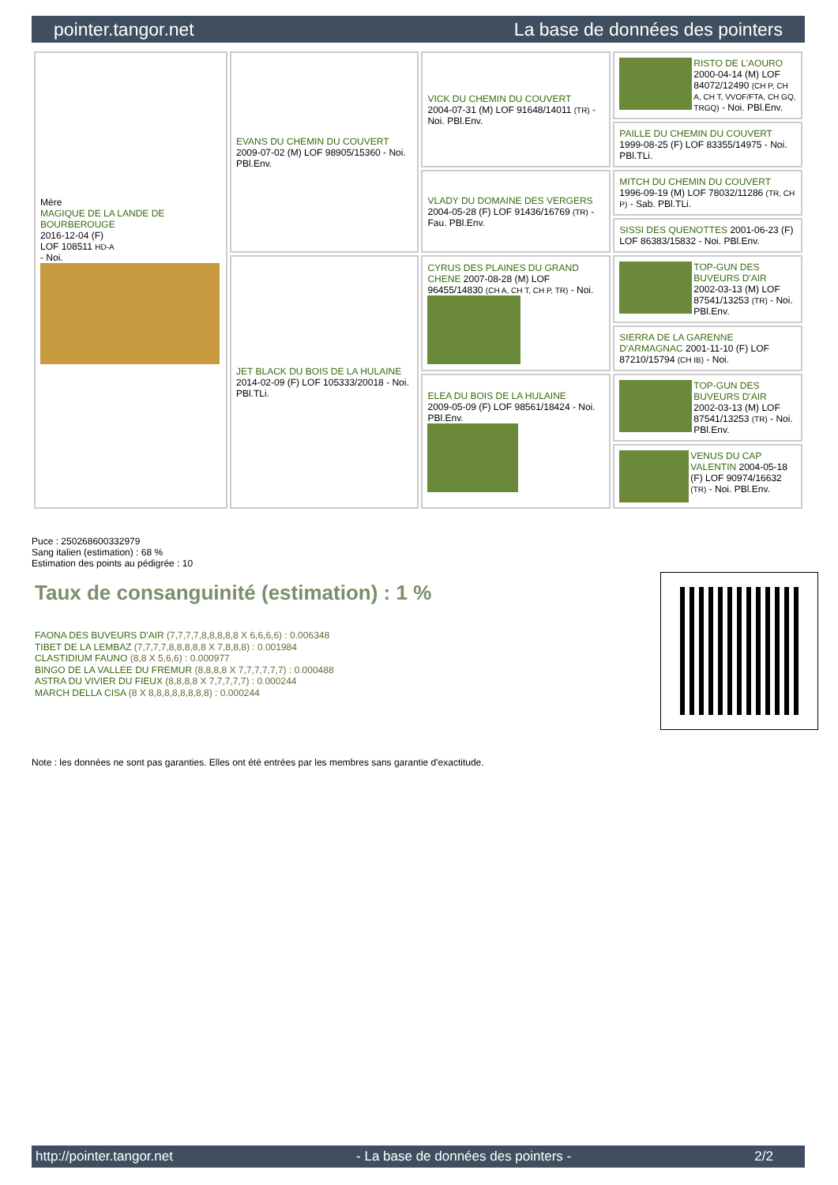pointer.tangor.net La base de données des pointers
| Mère MAGIQUE DE LA LANDE DE BOURBEROUGE 2016-12-04 (F) LOF 108511 HD-A - Noi. | EVANS DU CHEMIN DU COUVERT 2009-07-02 (M) LOF 98905/15360 - Noi. PBl.Env. | VICK DU CHEMIN DU COUVERT 2004-07-31 (M) LOF 91648/14011 (TR) - Noi. PBl.Env. | RISTO DE L'AOURO 2000-04-14 (M) LOF 84072/12490 (CH P, CH A, CH T, VVOF/FTA, CH GQ, TRGQ) - Noi. PBl.Env. |
| | | | PAILLE DU CHEMIN DU COUVERT 1999-08-25 (F) LOF 83355/14975 - Noi. PBl.TLi. |
| | | VLADY DU DOMAINE DES VERGERS 2004-05-28 (F) LOF 91436/16769 (TR) - Fau. PBl.Env. | MITCH DU CHEMIN DU COUVERT 1996-09-19 (M) LOF 78032/11286 (TR, CH P) - Sab. PBl.TLi. |
| | | | SISSI DES QUENOTTES 2001-06-23 (F) LOF 86383/15832 - Noi. PBl.Env. |
| | JET BLACK DU BOIS DE LA HULAINE 2014-02-09 (F) LOF 105333/20018 - Noi. PBl.TLi. | CYRUS DES PLAINES DU GRAND CHENE 2007-08-28 (M) LOF 96455/14830 (CH A, CH T, CH P, TR) - Noi. | TOP-GUN DES BUVEURS D'AIR 2002-03-13 (M) LOF 87541/13253 (TR) - Noi. PBl.Env. |
| | | | SIERRA DE LA GARENNE D'ARMAGNAC 2001-11-10 (F) LOF 87210/15794 (CH IB) - Noi. |
| | | ELEA DU BOIS DE LA HULAINE 2009-05-09 (F) LOF 98561/18424 - Noi. PBl.Env. | TOP-GUN DES BUVEURS D'AIR 2002-03-13 (M) LOF 87541/13253 (TR) - Noi. PBl.Env. |
| | | | VENUS DU CAP VALENTIN 2004-05-18 (F) LOF 90974/16632 (TR) - Noi. PBl.Env. |
Puce : 250268600332979
Sang italien (estimation) : 68 %
Estimation des points au pédigrée : 10
Taux de consanguinité (estimation) : 1 %
FAONA DES BUVEURS D'AIR (7,7,7,7,8,8,8,8,8 X 6,6,6,6) : 0.006348
TIBET DE LA LEMBAZ (7,7,7,7,8,8,8,8,8 X 7,8,8,8) : 0.001984
CLASTIDIUM FAUNO (8,8 X 5,6,6) : 0.000977
BINGO DE LA VALLEE DU FREMUR (8,8,8,8 X 7,7,7,7,7,7) : 0.000488
ASTRA DU VIVIER DU FIEUX (8,8,8,8 X 7,7,7,7,7) : 0.000244
MARCH DELLA CISA (8 X 8,8,8,8,8,8,8,8) : 0.000244
Note : les données ne sont pas garanties. Elles ont été entrées par les membres sans garantie d'exactitude.
http://pointer.tangor.net - La base de données des pointers - 2/2